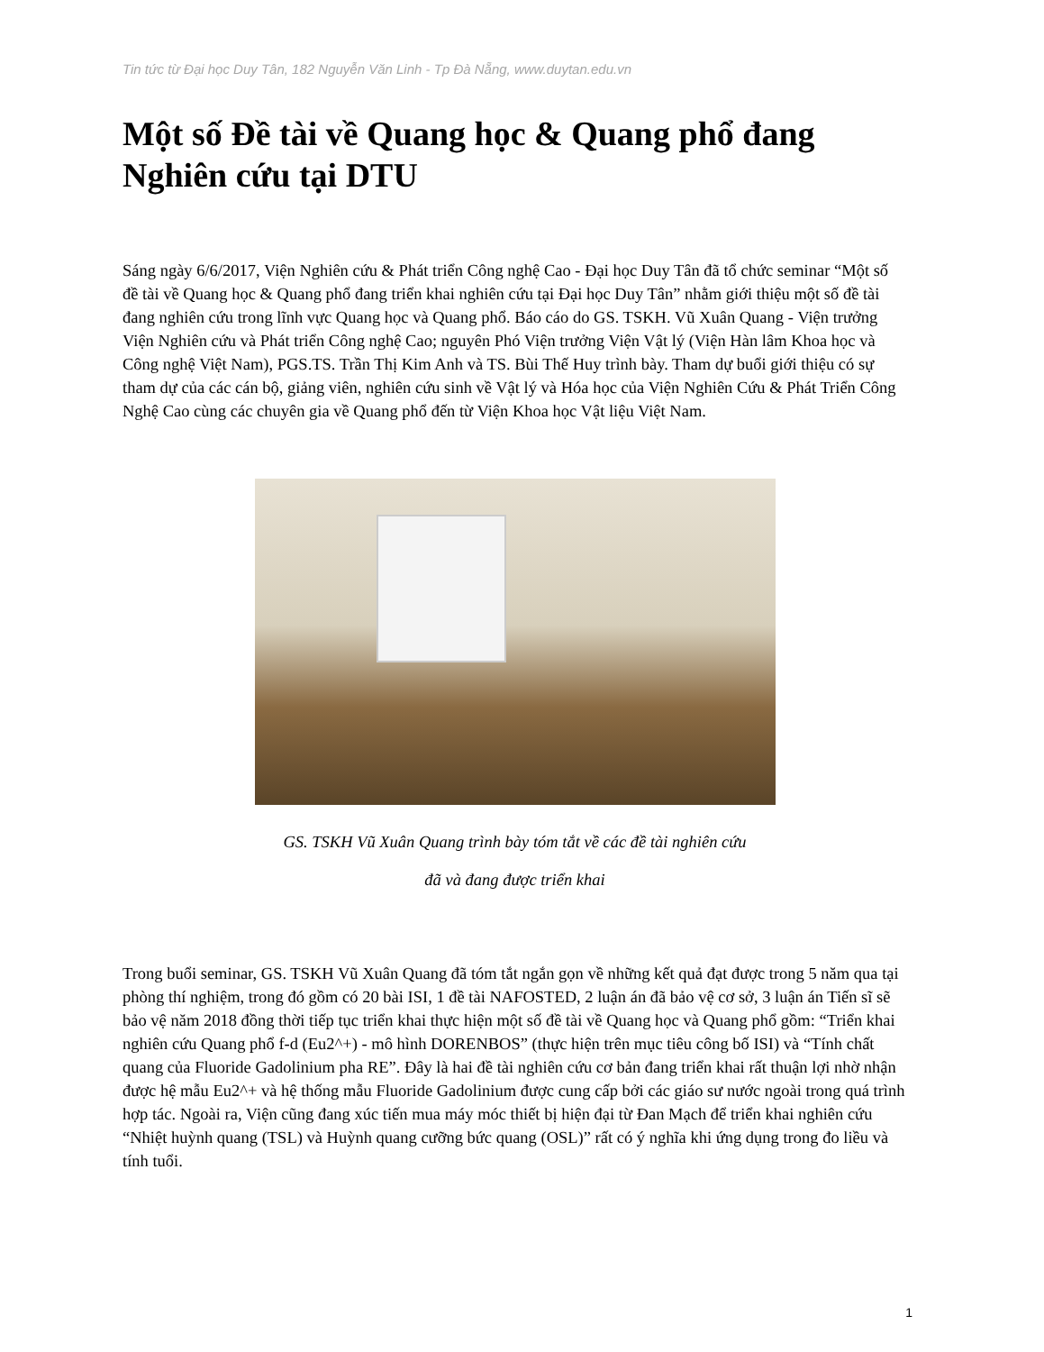Tin tức từ Đại học Duy Tân, 182 Nguyễn Văn Linh - Tp Đà Nẵng, www.duytan.edu.vn
Một số Đề tài về Quang học & Quang phổ đang Nghiên cứu tại DTU
Sáng ngày 6/6/2017, Viện Nghiên cứu & Phát triển Công nghệ Cao - Đại học Duy Tân đã tổ chức seminar “Một số đề tài về Quang học & Quang phổ đang triển khai nghiên cứu tại Đại học Duy Tân” nhằm giới thiệu một số đề tài đang nghiên cứu trong lĩnh vực Quang học và Quang phổ. Báo cáo do GS. TSKH. Vũ Xuân Quang - Viện trưởng Viện Nghiên cứu và Phát triển Công nghệ Cao; nguyên Phó Viện trưởng Viện Vật lý (Viện Hàn lâm Khoa học và Công nghệ Việt Nam), PGS.TS. Trần Thị Kim Anh và TS. Bùi Thế Huy trình bày. Tham dự buổi giới thiệu có sự tham dự của các cán bộ, giảng viên, nghiên cứu sinh về Vật lý và Hóa học của Viện Nghiên Cứu & Phát Triển Công Nghệ Cao cùng các chuyên gia về Quang phổ đến từ Viện Khoa học Vật liệu Việt Nam.
GS. TSKH Vũ Xuân Quang trình bày tóm tắt về các đề tài nghiên cứu
đã và đang được triển khai
Trong buổi seminar, GS. TSKH Vũ Xuân Quang đã tóm tắt ngắn gọn về những kết quả đạt được trong 5 năm qua tại phòng thí nghiệm, trong đó gồm có 20 bài ISI, 1 đề tài NAFOSTED, 2 luận án đã bảo vệ cơ sở, 3 luận án Tiến sĩ sẽ bảo vệ năm 2018 đồng thời tiếp tục triển khai thực hiện một số đề tài về Quang học và Quang phổ gồm: “Triển khai nghiên cứu Quang phổ f-d (Eu2^+) - mô hình DORENBOS” (thực hiện trên mục tiêu công bố ISI) và “Tính chất quang của Fluoride Gadolinium pha RE”. Đây là hai đề tài nghiên cứu cơ bản đang triển khai rất thuận lợi nhờ nhận được hệ mẫu Eu2^+ và hệ thống mẫu Fluoride Gadolinium được cung cấp bởi các giáo sư nước ngoài trong quá trình hợp tác. Ngoài ra, Viện cũng đang xúc tiến mua máy móc thiết bị hiện đại từ Đan Mạch để triển khai nghiên cứu “Nhiệt huỳnh quang (TSL) và Huỳnh quang cưỡng bức quang (OSL)” rất có ý nghĩa khi ứng dụng trong đo liều và tính tuổi.
1